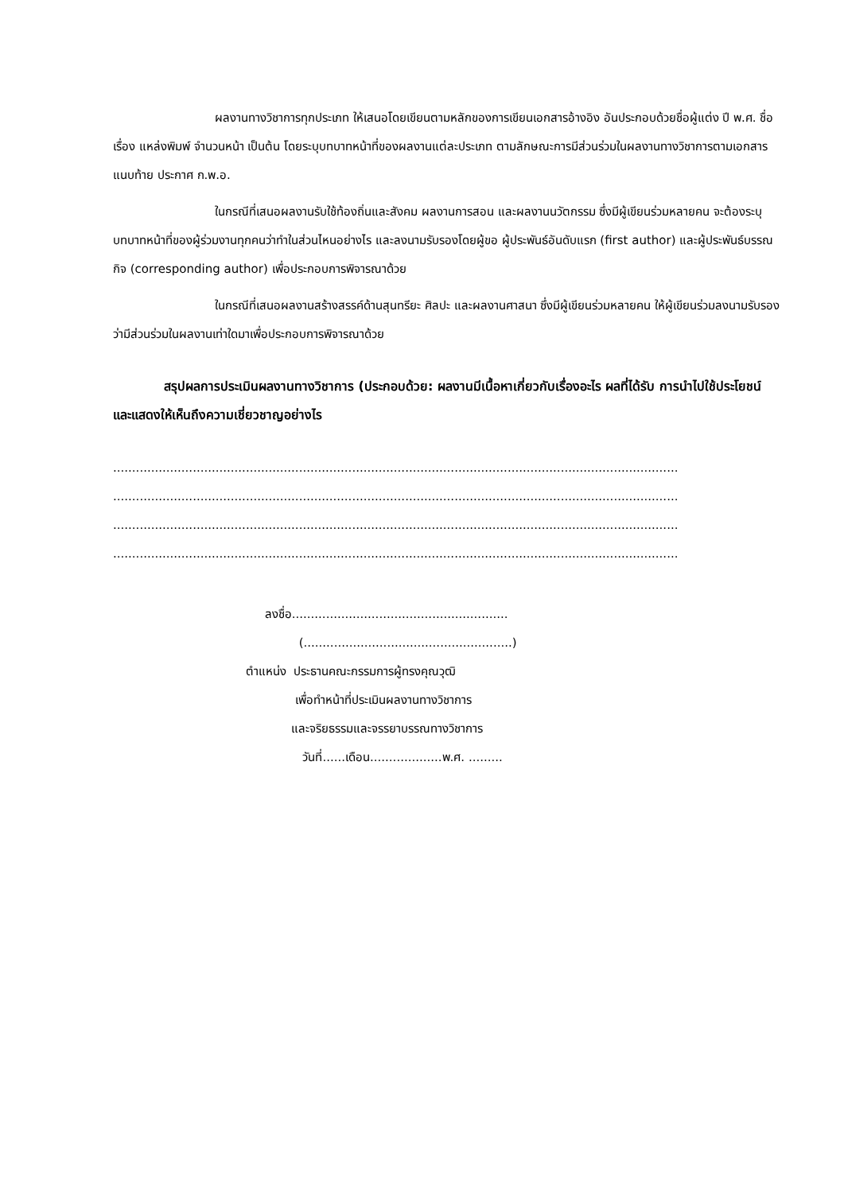ผลงานทางวิชาการทุกประเภท ให้เสนอโดยเขียนตามหลักของการเขียนเอกสารอ้างอิง อันประกอบด้วยชื่อผู้แต่ง ปี พ.ศ. ชื่อเรื่อง แหล่งพิมพ์ จำนวนหน้า เป็นต้น โดยระบุบทบาทหน้าที่ของผลงานแต่ละประเภท ตามลักษณะการมีส่วนร่วมในผลงานทางวิชาการตามเอกสารแนบท้าย ประกาศ ก.พ.อ.
ในกรณีที่เสนอผลงานรับใช้ท้องถิ่นและสังคม ผลงานการสอน และผลงานนวัตกรรม ซึ่งมีผู้เขียนร่วมหลายคน จะต้องระบุบทบาทหน้าที่ของผู้ร่วมงานทุกคนว่าทำในส่วนไหนอย่างไร และลงนามรับรองโดยผู้ขอ ผู้ประพันธ์อันดับแรก (first author) และผู้ประพันธ์บรรณกิจ (corresponding author) เพื่อประกอบการพิจารณาด้วย
ในกรณีที่เสนอผลงานสร้างสรรค์ด้านสุนทรียะ ศิลปะ และผลงานศาสนา ซึ่งมีผู้เขียนร่วมหลายคน ให้ผู้เขียนร่วมลงนามรับรองว่ามีส่วนร่วมในผลงานเท่าใดมาเพื่อประกอบการพิจารณาด้วย
สรุปผลการประเมินผลงานทางวิชาการ (ประกอบด้วย: ผลงานมีเนื้อหาเกี่ยวกับเรื่องอะไร ผลที่ได้รับ การนำไปใช้ประโยชน์ และแสดงให้เห็นถึงความเชี่ยวชาญอย่างไร
.....................................................................................................................................................
.....................................................................................................................................................
.....................................................................................................................................................
.....................................................................................................................................................
ลงชื่อ.........................................................
(.......................................................)
ตำแหน่ง ประธานคณะกรรมการผู้ทรงคุณวุฒิ
เพื่อทำหน้าที่ประเมินผลงานทางวิชาการ
และจริยธรรมและจรรยาบรรณทางวิชาการ
วันที่......เดือน...................พ.ศ. .........